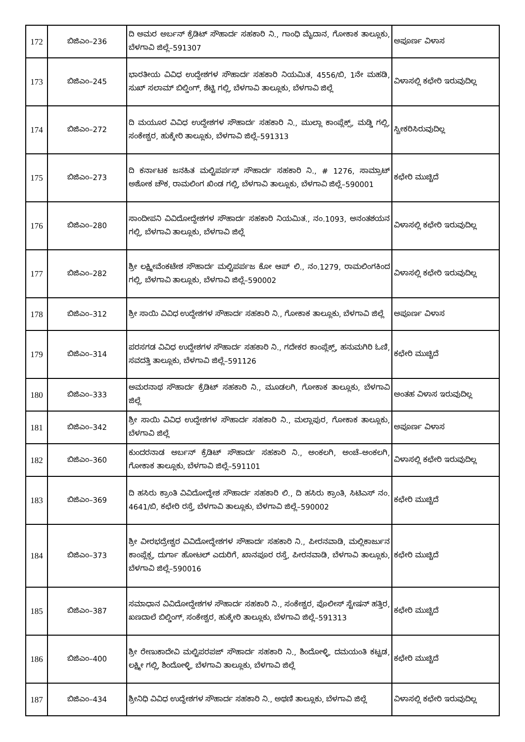| 172 | ಬಿಜಿಎಂ–236 | ದಿ ಅಮರ ಅರ್ಬನ್ ಕ್ರೆಡಿಟ್ ಸೌಹಾರ್ದ ಸಹಕಾರಿ ನಿ., ಗಾಂಧಿ ಮೈದಾನ, ಗೋಕಾಕ ತಾಲ್ಲೂಕು, ಬೆಳಗಾವಿ ಜಿಲ್ಲೆ–591307 | ಅಪೂರ್ಣ ವಿಳಾಸ |
| 173 | ಬಿಜಿಎಂ–245 | ಭಾರತೀಯ ವಿವಿಧ ಉದ್ದೇಶಗಳ ಸೌಹಾರ್ದ ಸಹಕಾರಿ ನಿಯಮಿತ, 4556/ಬಿ, 1ನೇ ಮಹಡಿ, ಸುಖ್ ಸಲಾಮ್ ಬಿಲ್ಡಿಂಗ್, ಶೆಟ್ಟಿ ಗಲ್ಲಿ, ಬೆಳಗಾವಿ ತಾಲ್ಲೂಕು, ಬೆಳಗಾವಿ ಜಿಲ್ಲೆ | ವಿಳಾಸಲ್ಲಿ ಕಛೇರಿ ಇರುವುದಿಲ್ಲ |
| 174 | ಬಿಜಿಎಂ–272 | ದಿ ಮಯೂರ ವಿವಿಧ ಉದ್ದೇಶಗಳ ಸೌಹಾರ್ದ ಸಹಕಾರಿ ನಿ., ಮುಲ್ಲಾ ಕಾಂಪ್ಲೆಕ್ಸ್, ಮಡ್ಡಿ ಗಲ್ಲಿ, ಸಂಕೇಶ್ವರ, ಹುಕ್ಕೇರಿ ತಾಲ್ಲೂಕು, ಬೆಳಗಾವಿ ಜಿಲ್ಲೆ–591313 | ಸ್ವೀಕರಿಸಿರುವುದಿಲ್ಲ |
| 175 | ಬಿಜಿಎಂ–273 | ದಿ ಕರ್ನಾಟಕ ಜನಹಿತ ಮಲ್ಟಿಪರ್ಪಸ್ ಸೌಹಾರ್ದ ಸಹಕಾರಿ ನಿ., # 1276, ಸಾಮ್ರಾಟ್ ಅಶೋಕ ಚೌಕ, ರಾಮಲಿಂಗ ಖಿಂಡ ಗಲ್ಲಿ, ಬೆಳಗಾವಿ ತಾಲ್ಲೂಕು, ಬೆಳಗಾವಿ ಜಿಲ್ಲೆ–590001 | ಕಛೇರಿ ಮುಚ್ಚಿದೆ |
| 176 | ಬಿಜಿಎಂ–280 | ಸಾಂದೀಪನಿ ವಿವಿದೋದ್ದೇಶಗಳ ಸೌಹಾರ್ದ ಸಹಕಾರಿ ನಿಯಮಿತ., ನಂ.1093, ಅನಂತಶಯನ ಗಲ್ಲಿ, ಬೆಳಗಾವಿ ತಾಲ್ಲೂಕು, ಬೆಳಗಾವಿ ಜಿಲ್ಲೆ | ವಿಳಾಸಲ್ಲಿ ಕಛೇರಿ ಇರುವುದಿಲ್ಲ |
| 177 | ಬಿಜಿಎಂ–282 | ಶ್ರೀ ಲಕ್ಷ್ಮೀವೆಂಕಟೇಶ ಸೌಹಾರ್ದ ಮಲ್ಟಿಪರ್ಪಜ ಕೋ ಆಪ್ ಲಿ., ನಂ.1279, ರಾಮಲಿಂಗಕಿಂದ ಗಲ್ಲಿ, ಬೆಳಗಾವಿ ತಾಲ್ಲೂಕು, ಬೆಳಗಾವಿ ಜಿಲ್ಲೆ–590002 | ವಿಳಾಸಲ್ಲಿ ಕಛೇರಿ ಇರುವುದಿಲ್ಲ |
| 178 | ಬಿಜಿಎಂ–312 | ಶ್ರೀ ಸಾಯಿ ವಿವಿಧ ಉದ್ದೇಶಗಳ ಸೌಹಾರ್ದ ಸಹಕಾರಿ ನಿ., ಗೋಕಾಕ ತಾಲ್ಲೂಕು, ಬೆಳಗಾವಿ ಜಿಲ್ಲೆ | ಅಪೂರ್ಣ ವಿಳಾಸ |
| 179 | ಬಿಜಿಎಂ–314 | ಪರಸಗಡ ವಿವಿಧ ಉದ್ದೇಶಗಳ ಸೌಹಾರ್ದ ಸಹಕಾರಿ ನಿ., ಗದೇಕರ ಕಾಂಪ್ಲೆಕ್ಸ್, ಹನುಮಗಿರಿ ಓಣಿ, ಸವದತ್ತಿ ತಾಲ್ಲೂಕು, ಬೆಳಗಾವಿ ಜಿಲ್ಲೆ–591126 | ಕಛೇರಿ ಮುಚ್ಚಿದೆ |
| 180 | ಬಿಜಿಎಂ–333 | ಅಮರನಾಥ ಸೌಹಾರ್ದ ಕ್ರೆಡಿಟ್ ಸಹಕಾರಿ ನಿ., ಮೂಡಲಗಿ, ಗೋಕಾಕ ತಾಲ್ಲೂಕು, ಬೆಳಗಾವಿ ಜಿಲ್ಲೆ | ಅಂತಹ ವಿಳಾಸ ಇರುವುದಿಲ್ಲ |
| 181 | ಬಿಜಿಎಂ–342 | ಶ್ರೀ ಸಾಯಿ ವಿವಿಧ ಉದ್ದೇಶಗಳ ಸೌಹಾರ್ದ ಸಹಕಾರಿ ನಿ., ಮಲ್ಲಾಪುರ, ಗೋಕಾಕ ತಾಲ್ಲೂಕು, ಬೆಳಗಾವಿ ಜಿಲ್ಲೆ | ಅಪೂರ್ಣ ವಿಳಾಸ |
| 182 | ಬಿಜಿಎಂ–360 | ಕುಂದರನಾಡ ಅರ್ಬನ್ ಕ್ರೆಡಿಟ್ ಸೌಹಾರ್ದ ಸಹಕಾರಿ ನಿ., ಅಂಕಲಗಿ, ಅಂಚೆ–ಅಂಕಲಗಿ, ಗೋಕಾಕ ತಾಲ್ಲೂಕು, ಬೆಳಗಾವಿ ಜಿಲ್ಲೆ–591101 | ವಿಳಾಸಲ್ಲಿ ಕಛೇರಿ ಇರುವುದಿಲ್ಲ |
| 183 | ಬಿಜಿಎಂ–369 | ದಿ ಹಸಿರು ಕ್ರಾಂತಿ ವಿವಿದೋದ್ಧೇಶ ಸೌಹಾರ್ದ ಸಹಕಾರಿ ಲಿ., ದಿ ಹಸಿರು ಕ್ರಾಂತಿ, ಸಿಟಿಎಸ್ ನಂ. 4641/ಬಿ, ಕಛೇರಿ ರಸ್ತೆ, ಬೆಳಗಾವಿ ತಾಲ್ಲೂಕು, ಬೆಳಗಾವಿ ಜಿಲ್ಲೆ–590002 | ಕಛೇರಿ ಮುಚ್ಚಿದೆ |
| 184 | ಬಿಜಿಎಂ–373 | ಶ್ರೀ ವೀರಭದ್ರೇಶ್ವರ ವಿವಿದೋದ್ಧೇಶಗಳ ಸೌಹಾರ್ದ ಸಹಕಾರಿ ನಿ., ಪೀರನವಾಡಿ, ಮಲ್ಲಿಕಾರ್ಜುನ ಕಾಂಪ್ಲೆಕ್ಸ, ದುರ್ಗಾ ಹೋಟಲ್ ಎದುರಿಗೆ, ಖಾನಪೂರ ರಸ್ತೆ, ಪೀರನವಾಡಿ, ಬೆಳಗಾವಿ ತಾಲ್ಲೂಕು, ಬೆಳಗಾವಿ ಜಿಲ್ಲೆ–590016 | ಕಛೇರಿ ಮುಚ್ಚಿದೆ |
| 185 | ಬಿಜಿಎಂ–387 | ಸಮಾಧಾನ ವಿವಿದೋದ್ದೇಶಗಳ ಸೌಹಾರ್ದ ಸಹಕಾರಿ ನಿ., ಸಂಕೇಶ್ವರ, ಪೊಲೀಸ್ ಸ್ಟೇಷನ್ ಹತ್ತಿರ, ಖಣದಾಲೆ ಬಿಲ್ಡಿಂಗ್, ಸಂಕೇಶ್ವರ, ಹುಕ್ಕೇರಿ ತಾಲ್ಲೂಕು, ಬೆಳಗಾವಿ ಜಿಲ್ಲೆ–591313 | ಕಛೇರಿ ಮುಚ್ಚಿದೆ |
| 186 | ಬಿಜಿಎಂ–400 | ಶ್ರೀ ರೇಣುಕಾದೇವಿ ಮಲ್ಟಿಪರಪಜ್ ಸೌಹಾರ್ದ ಸಹಕಾರಿ ನಿ., ಶಿಂದೋಳ್ಳಿ, ದಮಯಂತಿ ಕಟ್ಟಡ, ಲಕ್ಷ್ಮೀ ಗಲ್ಲಿ, ಶಿಂದೋಳ್ಳಿ, ಬೆಳಗಾವಿ ತಾಲ್ಲೂಕು, ಬೆಳಗಾವಿ ಜಿಲ್ಲೆ | ಕಛೇರಿ ಮುಚ್ಚಿದೆ |
| 187 | ಬಿಜಿಎಂ–434 | ಶ್ರೀನಿಧಿ ವಿವಿಧ ಉದ್ಧೇಶಗಳ ಸೌಹಾರ್ದ ಸಹಕಾರಿ ನಿ., ಅಥಣಿ ತಾಲ್ಲೂಕು, ಬೆಳಗಾವಿ ಜಿಲ್ಲೆ | ವಿಳಾಸಲ್ಲಿ ಕಛೇರಿ ಇರುವುದಿಲ್ಲ |